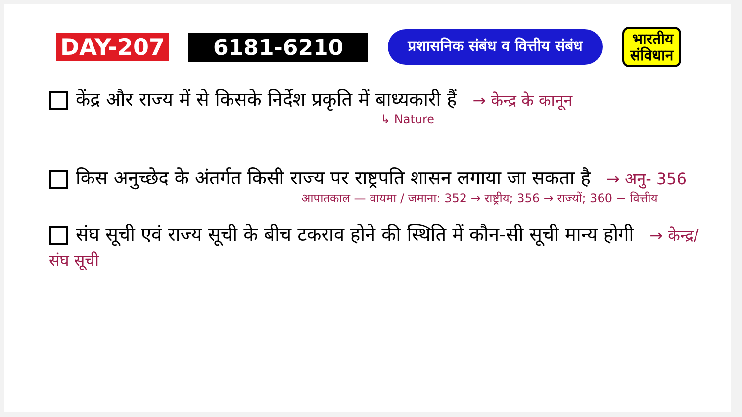DAY-207 6181-6210
प्रशासनिक संबंध व वित्तीय संबंध
भारतीय
संविधान
केंद्र और राज्य में से किसके निर्देश प्रकृति में बाध्यकारी हैं → केन्द्र के कानून
↳ Nature
किस अनुच्छेद के अंतर्गत किसी राज्य पर राष्ट्रपति शासन लगाया जा सकता है → अनु- 356
आपातकाल — वायमा / जमाना: 352 → राष्ट्रीय; 356 → राज्यों; 360 − वित्तीय
संघ सूची एवं राज्य सूची के बीच टकराव होने की स्थिति में कौन-सी सूची मान्य होगी → केन्द्र/संघ सूची